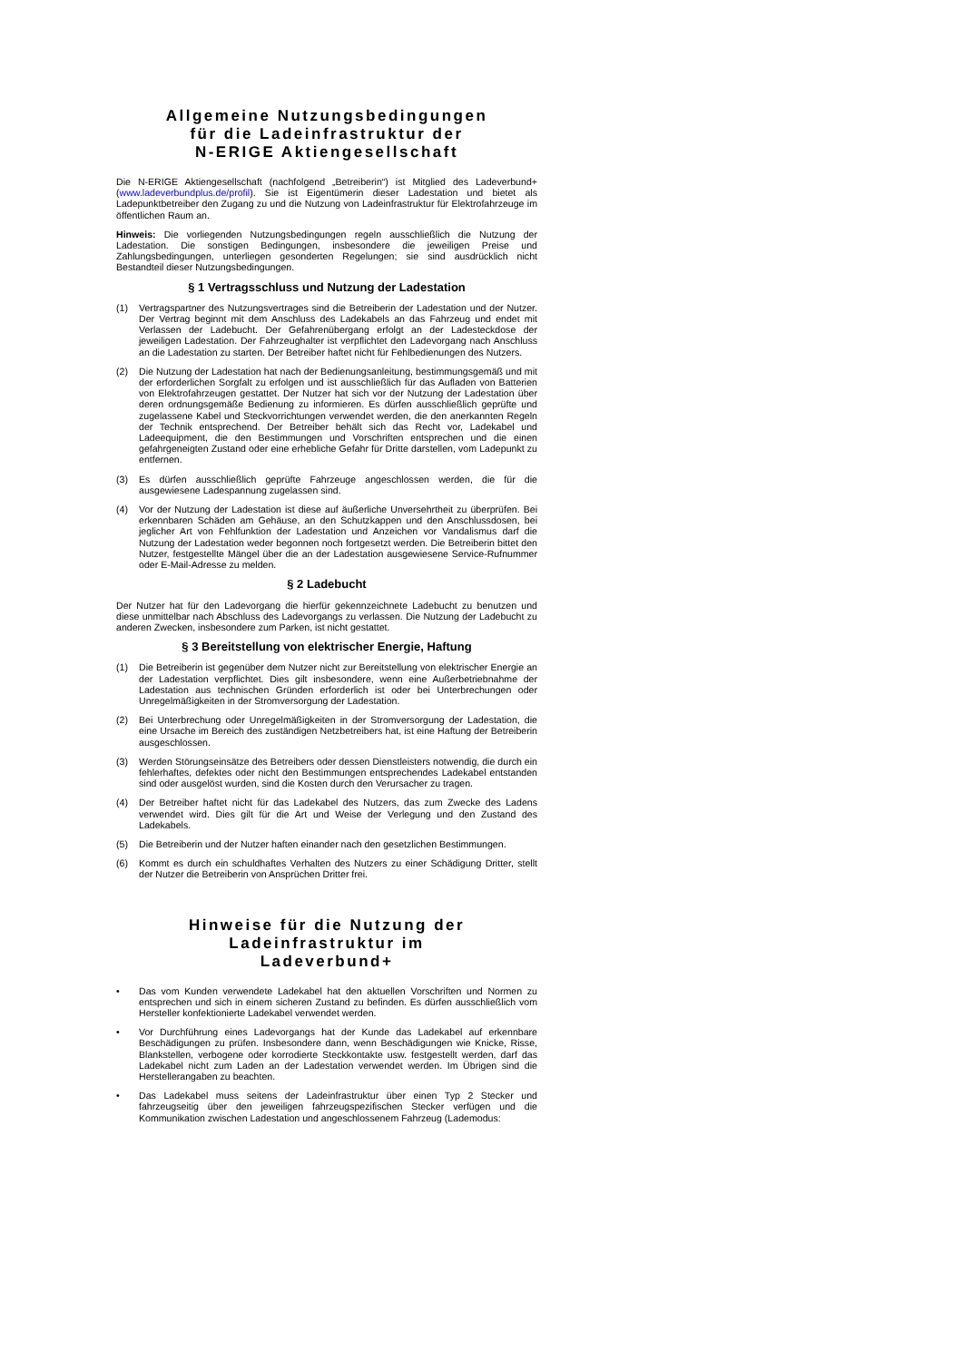Allgemeine Nutzungsbedingungen
für die Ladeinfrastruktur der
N-ERIGE Aktiengesellschaft
Die N-ERIGE Aktiengesellschaft (nachfolgend „Betreiberin“) ist Mitglied des Ladeverbund+ (www.ladeverbundplus.de/profil). Sie ist Eigentümerin dieser Ladestation und bietet als Ladepunktbetreiber den Zugang zu und die Nutzung von Ladeinfrastruktur für Elektrofahrzeuge im öffentlichen Raum an.
Hinweis: Die vorliegenden Nutzungsbedingungen regeln ausschließlich die Nutzung der Ladestation. Die sonstigen Bedingungen, insbesondere die jeweiligen Preise und Zahlungsbedingungen, unterliegen gesonderten Regelungen; sie sind ausdrücklich nicht Bestandteil dieser Nutzungsbedingungen.
§ 1 Vertragsschluss und Nutzung der Ladestation
(1) Vertragspartner des Nutzungsvertrages sind die Betreiberin der Ladestation und der Nutzer. Der Vertrag beginnt mit dem Anschluss des Ladekabels an das Fahrzeug und endet mit Verlassen der Ladebucht. Der Gefahrenübergang erfolgt an der Ladesteckdose der jeweiligen Ladestation. Der Fahrzeughalter ist verpflichtet den Ladevorgang nach Anschluss an die Ladestation zu starten. Der Betreiber haftet nicht für Fehlbedienungen des Nutzers.
(2) Die Nutzung der Ladestation hat nach der Bedienungsanleitung, bestimmungsgemäß und mit der erforderlichen Sorgfalt zu erfolgen und ist ausschließlich für das Aufladen von Batterien von Elektrofahrzeugen gestattet. Der Nutzer hat sich vor der Nutzung der Ladestation über deren ordnungsgemäße Bedienung zu informieren. Es dürfen ausschließlich geprüfte und zugelassene Kabel und Steckvorrichtungen verwendet werden, die den anerkannten Regeln der Technik entsprechend. Der Betreiber behält sich das Recht vor, Ladekabel und Ladeequipment, die den Bestimmungen und Vorschriften entsprechen und die einen gefahrgeneigten Zustand oder eine erhebliche Gefahr für Dritte darstellen, vom Ladepunkt zu entfernen.
(3) Es dürfen ausschließlich geprüfte Fahrzeuge angeschlossen werden, die für die ausgewiesene Ladespannung zugelassen sind.
(4) Vor der Nutzung der Ladestation ist diese auf äußerliche Unversehrtheit zu überprüfen. Bei erkennbaren Schäden am Gehäuse, an den Schutzkappen und den Anschlussdosen, bei jeglicher Art von Fehlfunktion der Ladestation und Anzeichen vor Vandalismus darf die Nutzung der Ladestation weder begonnen noch fortgesetzt werden. Die Betreiberin bittet den Nutzer, festgestellte Mängel über die an der Ladestation ausgewiesene Service-Rufnummer oder E-Mail-Adresse zu melden.
§ 2 Ladebucht
Der Nutzer hat für den Ladevorgang die hierfür gekennzeichnete Ladebucht zu benutzen und diese unmittelbar nach Abschluss des Ladevorgangs zu verlassen. Die Nutzung der Ladebucht zu anderen Zwecken, insbesondere zum Parken, ist nicht gestattet.
§ 3 Bereitstellung von elektrischer Energie, Haftung
(1) Die Betreiberin ist gegenüber dem Nutzer nicht zur Bereitstellung von elektrischer Energie an der Ladestation verpflichtet. Dies gilt insbesondere, wenn eine Außerbetriebnahme der Ladestation aus technischen Gründen erforderlich ist oder bei Unterbrechungen oder Unregelmäßigkeiten in der Stromversorgung der Ladestation.
(2) Bei Unterbrechung oder Unregelmäßigkeiten in der Stromversorgung der Ladestation, die eine Ursache im Bereich des zuständigen Netzbetreibers hat, ist eine Haftung der Betreiberin ausgeschlossen.
(3) Werden Störungseinsätze des Betreibers oder dessen Dienstleisters notwendig, die durch ein fehlerhaftes, defektes oder nicht den Bestimmungen entsprechendes Ladekabel entstanden sind oder ausgelöst wurden, sind die Kosten durch den Verursacher zu tragen.
(4) Der Betreiber haftet nicht für das Ladekabel des Nutzers, das zum Zwecke des Ladens verwendet wird. Dies gilt für die Art und Weise der Verlegung und den Zustand des Ladekabels.
(5) Die Betreiberin und der Nutzer haften einander nach den gesetzlichen Bestimmungen.
(6) Kommt es durch ein schuldhaftes Verhalten des Nutzers zu einer Schädigung Dritter, stellt der Nutzer die Betreiberin von Ansprüchen Dritter frei.
Hinweise für die Nutzung der Ladeinfrastruktur im
Ladeverbund+
• Das vom Kunden verwendete Ladekabel hat den aktuellen Vorschriften und Normen zu entsprechen und sich in einem sicheren Zustand zu befinden. Es dürfen ausschließlich vom Hersteller konfektionierte Ladekabel verwendet werden.
• Vor Durchführung eines Ladevorgangs hat der Kunde das Ladekabel auf erkennbare Beschädigungen zu prüfen. Insbesondere dann, wenn Beschädigungen wie Knicke, Risse, Blankstellen, verbogene oder korrodierte Steckkontakte usw. festgestellt werden, darf das Ladekabel nicht zum Laden an der Ladestation verwendet werden. Im Übrigen sind die Herstellerangaben zu beachten.
• Das Ladekabel muss seitens der Ladeinfrastruktur über einen Typ 2 Stecker und fahrzeugseitig über den jeweiligen fahrzeugspezifischen Stecker verfügen und die Kommunikation zwischen Ladestation und angeschlossenem Fahrzeug (Lademodus: